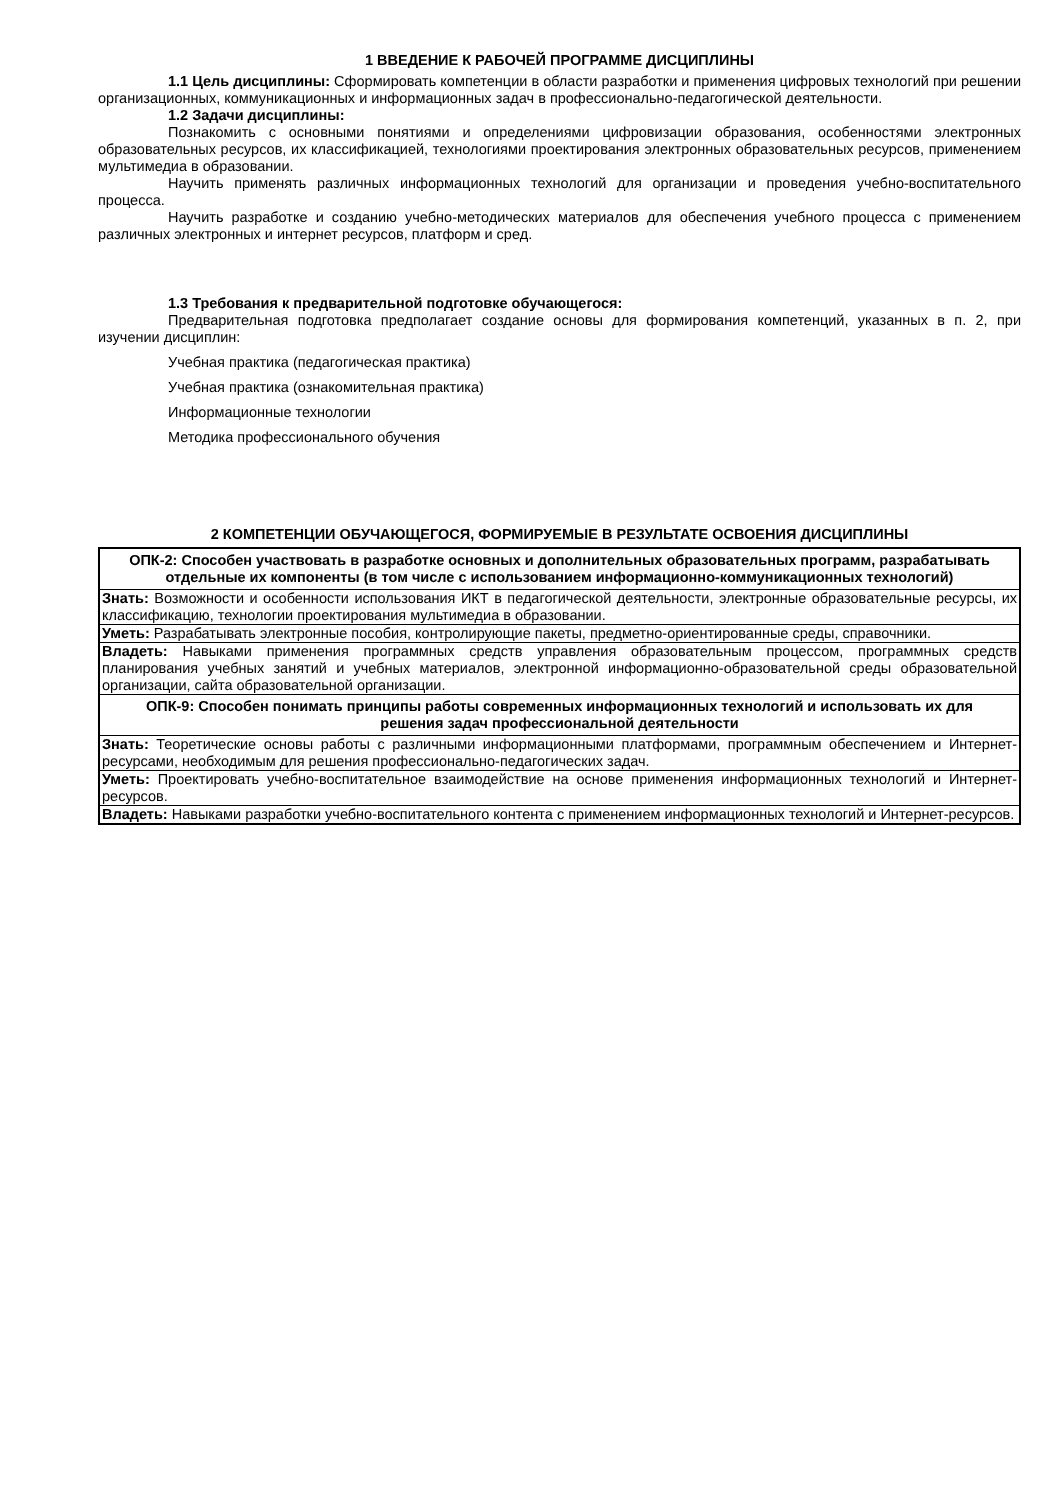1 ВВЕДЕНИЕ К РАБОЧЕЙ ПРОГРАММЕ ДИСЦИПЛИНЫ
1.1 Цель дисциплины: Сформировать компетенции в области разработки и применения цифровых технологий при решении организационных, коммуникационных и информационных задач в профессионально-педагогической деятельности.
1.2 Задачи дисциплины:
Познакомить с основными понятиями и определениями цифровизации образования, особенностями электронных образовательных ресурсов, их классификацией, технологиями проектирования электронных образовательных ресурсов, применением мультимедиа в образовании.
Научить применять различных информационных технологий для организации и проведения учебно-воспитательного процесса.
Научить разработке и созданию учебно-методических материалов для обеспечения учебного процесса с применением различных электронных и интернет ресурсов, платформ и сред.
1.3 Требования к предварительной подготовке обучающегося:
Предварительная подготовка предполагает создание основы для формирования компетенций, указанных в п. 2, при изучении дисциплин:
Учебная практика (педагогическая практика)
Учебная практика (ознакомительная практика)
Информационные технологии
Методика профессионального обучения
2 КОМПЕТЕНЦИИ ОБУЧАЮЩЕГОСЯ, ФОРМИРУЕМЫЕ В РЕЗУЛЬТАТЕ ОСВОЕНИЯ ДИСЦИПЛИНЫ
| ОПК-2: Способен участвовать в разработке основных и дополнительных образовательных программ, разрабатывать отдельные их компоненты (в том числе с использованием информационно-коммуникационных технологий) |
| Знать: Возможности и особенности использования ИКТ в педагогической деятельности, электронные образовательные ресурсы, их классификацию, технологии проектирования мультимедиа в образовании. |
| Уметь: Разрабатывать электронные пособия, контролирующие пакеты, предметно-ориентированные среды, справочники. |
| Владеть: Навыками применения программных средств управления образовательным процессом, программных средств планирования учебных занятий и учебных материалов, электронной информационно-образовательной среды образовательной организации, сайта образовательной организации. |
| ОПК-9: Способен понимать принципы работы современных информационных технологий и использовать их для решения задач профессиональной деятельности |
| Знать: Теоретические основы работы с различными информационными платформами, программным обеспечением и Интернет-ресурсами, необходимым для решения профессионально-педагогических задач. |
| Уметь: Проектировать учебно-воспитательное взаимодействие на основе применения информационных технологий и Интернет-ресурсов. |
| Владеть: Навыками разработки учебно-воспитательного контента с применением информационных технологий и Интернет-ресурсов. |